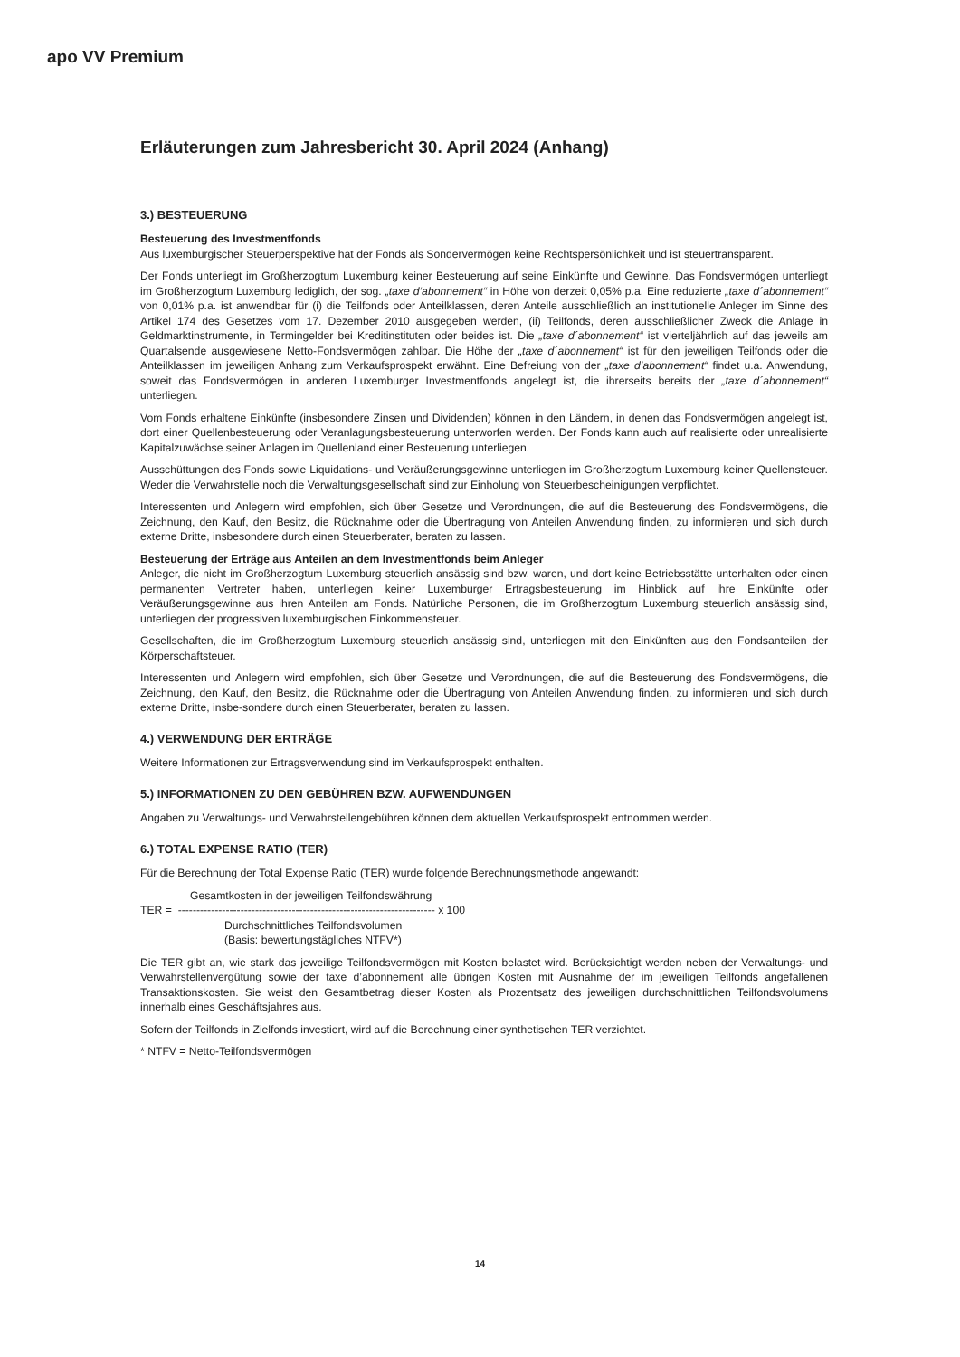apo VV Premium
Erläuterungen zum Jahresbericht 30. April 2024 (Anhang)
3.) BESTEUERUNG
Besteuerung des Investmentfonds
Aus luxemburgischer Steuerperspektive hat der Fonds als Sondervermögen keine Rechtspersönlichkeit und ist steuertransparent.
Der Fonds unterliegt im Großherzogtum Luxemburg keiner Besteuerung auf seine Einkünfte und Gewinne. Das Fondsvermögen unterliegt im Großherzogtum Luxemburg lediglich, der sog. „taxe d‘abonnement“ in Höhe von derzeit 0,05% p.a. Eine reduzierte „taxe d´abonnement“ von 0,01% p.a. ist anwendbar für (i) die Teilfonds oder Anteilklassen, deren Anteile ausschließlich an institutionelle Anleger im Sinne des Artikel 174 des Gesetzes vom 17. Dezember 2010 ausgegeben werden, (ii) Teilfonds, deren ausschließlicher Zweck die Anlage in Geldmarktinstrumente, in Termingelder bei Kreditinstituten oder beides ist. Die „taxe d´abonnement“ ist vierteljährlich auf das jeweils am Quartalsende ausgewiesene Netto-Fondsvermögen zahlbar. Die Höhe der „taxe d´abonnement“ ist für den jeweiligen Teilfonds oder die Anteilklassen im jeweiligen Anhang zum Verkaufsprospekt erwähnt. Eine Befreiung von der „taxe d’abonnement“ findet u.a. Anwendung, soweit das Fondsvermögen in anderen Luxemburger Investmentfonds angelegt ist, die ihrerseits bereits der „taxe d´abonnement“ unterliegen.
Vom Fonds erhaltene Einkünfte (insbesondere Zinsen und Dividenden) können in den Ländern, in denen das Fondsvermögen angelegt ist, dort einer Quellenbesteuerung oder Veranlagungsbesteuerung unterworfen werden. Der Fonds kann auch auf realisierte oder unrealisierte Kapitalzuwächse seiner Anlagen im Quellenland einer Besteuerung unterliegen.
Ausschüttungen des Fonds sowie Liquidations- und Veräußerungsgewinne unterliegen im Großherzogtum Luxemburg keiner Quellensteuer. Weder die Verwahrstelle noch die Verwaltungsgesellschaft sind zur Einholung von Steuerbescheinigungen verpflichtet.
Interessenten und Anlegern wird empfohlen, sich über Gesetze und Verordnungen, die auf die Besteuerung des Fondsvermögens, die Zeichnung, den Kauf, den Besitz, die Rücknahme oder die Übertragung von Anteilen Anwendung finden, zu informieren und sich durch externe Dritte, insbesondere durch einen Steuerberater, beraten zu lassen.
Besteuerung der Erträge aus Anteilen an dem Investmentfonds beim Anleger
Anleger, die nicht im Großherzogtum Luxemburg steuerlich ansässig sind bzw. waren, und dort keine Betriebsstätte unterhalten oder einen permanenten Vertreter haben, unterliegen keiner Luxemburger Ertragsbesteuerung im Hinblick auf ihre Einkünfte oder Veräußerungsgewinne aus ihren Anteilen am Fonds. Natürliche Personen, die im Großherzogtum Luxemburg steuerlich ansässig sind, unterliegen der progressiven luxemburgischen Einkommensteuer.
Gesellschaften, die im Großherzogtum Luxemburg steuerlich ansässig sind, unterliegen mit den Einkünften aus den Fondsanteilen der Körperschaftsteuer.
Interessenten und Anlegern wird empfohlen, sich über Gesetze und Verordnungen, die auf die Besteuerung des Fondsvermögens, die Zeichnung, den Kauf, den Besitz, die Rücknahme oder die Übertragung von Anteilen Anwendung finden, zu informieren und sich durch externe Dritte, insbe-sondere durch einen Steuerberater, beraten zu lassen.
4.) VERWENDUNG DER ERTRÄGE
Weitere Informationen zur Ertragsverwendung sind im Verkaufsprospekt enthalten.
5.) INFORMATIONEN ZU DEN GEBÜHREN BZW. AUFWENDUNGEN
Angaben zu Verwaltungs- und Verwahrstellengebühren können dem aktuellen Verkaufsprospekt entnommen werden.
6.) TOTAL EXPENSE RATIO (TER)
Für die Berechnung der Total Expense Ratio (TER) wurde folgende Berechnungsmethode angewandt:
Gesamtkosten in der jeweiligen Teilfondswährung
TER = ---------------------------------------------------------------------- x 100
Durchschnittliches Teilfondsvolumen
(Basis: bewertungstägliches NTFV*)
Die TER gibt an, wie stark das jeweilige Teilfondsvermögen mit Kosten belastet wird. Berücksichtigt werden neben der Verwaltungs- und Verwahrstellenvergütung sowie der taxe d’abonnement alle übrigen Kosten mit Ausnahme der im jeweiligen Teilfonds angefallenen Transaktionskosten. Sie weist den Gesamtbetrag dieser Kosten als Prozentsatz des jeweiligen durchschnittlichen Teilfondsvolumens innerhalb eines Geschäftsjahres aus.
Sofern der Teilfonds in Zielfonds investiert, wird auf die Berechnung einer synthetischen TER verzichtet.
* NTFV = Netto-Teilfondsvermögen
14